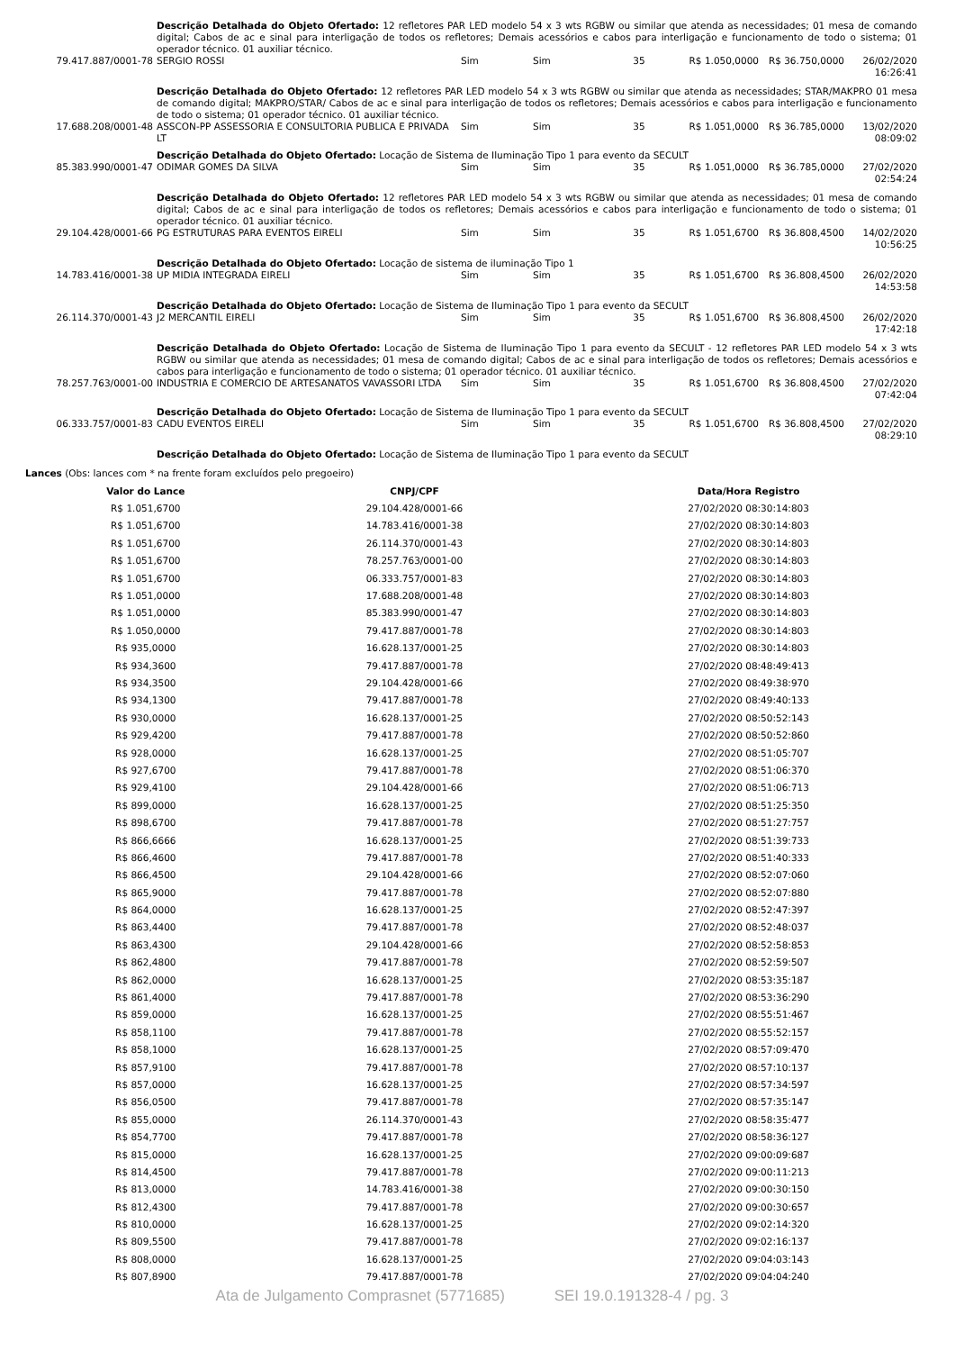| | Descrição Detalhada do Objeto Ofertado: 12 refletores PAR LED modelo 54 x 3 wts RGBW ou similar que atenda as necessidades; 01 mesa de comando digital; Cabos de ac e sinal para interligação de todos os refletores; Demais acessórios e cabos para interligação e funcionamento de todo o sistema; 01 operador técnico. 01 auxiliar técnico. | | | | | | |
| 79.417.887/0001-78 | SERGIO ROSSI | Sim | Sim | 35 | R$ 1.050,0000 | R$ 36.750,0000 | 26/02/2020 16:26:41 |
| | Descrição Detalhada do Objeto Ofertado: 12 refletores PAR LED modelo 54 x 3 wts RGBW ou similar que atenda as necessidades; STAR/MAKPRO 01 mesa de comando digital; MAKPRO/STAR/ Cabos de ac e sinal para interligação de todos os refletores; Demais acessórios e cabos para interligação e funcionamento de todo o sistema; 01 operador técnico. 01 auxiliar técnico. | | | | | | |
| 17.688.208/0001-48 | ASSCON-PP ASSESSORIA E CONSULTORIA PUBLICA E PRIVADA LT | Sim | Sim | 35 | R$ 1.051,0000 | R$ 36.785,0000 | 13/02/2020 08:09:02 |
| | Descrição Detalhada do Objeto Ofertado: Locação de Sistema de Iluminação Tipo 1 para evento da SECULT | | | | | | |
| 85.383.990/0001-47 | ODIMAR GOMES DA SILVA | Sim | Sim | 35 | R$ 1.051,0000 | R$ 36.785,0000 | 27/02/2020 02:54:24 |
| | Descrição Detalhada do Objeto Ofertado: 12 refletores PAR LED modelo 54 x 3 wts RGBW ou similar que atenda as necessidades; 01 mesa de comando digital; Cabos de ac e sinal para interligação de todos os refletores; Demais acessórios e cabos para interligação e funcionamento de todo o sistema; 01 operador técnico. 01 auxiliar técnico. | | | | | | |
| 29.104.428/0001-66 | PG ESTRUTURAS PARA EVENTOS EIRELI | Sim | Sim | 35 | R$ 1.051,6700 | R$ 36.808,4500 | 14/02/2020 10:56:25 |
| | Descrição Detalhada do Objeto Ofertado: Locação de sistema de iluminação Tipo 1 | | | | | | |
| 14.783.416/0001-38 | UP MIDIA INTEGRADA EIRELI | Sim | Sim | 35 | R$ 1.051,6700 | R$ 36.808,4500 | 26/02/2020 14:53:58 |
| | Descrição Detalhada do Objeto Ofertado: Locação de Sistema de Iluminação Tipo 1 para evento da SECULT | | | | | | |
| 26.114.370/0001-43 | J2 MERCANTIL EIRELI | Sim | Sim | 35 | R$ 1.051,6700 | R$ 36.808,4500 | 26/02/2020 17:42:18 |
| | Descrição Detalhada do Objeto Ofertado: Locação de Sistema de Iluminação Tipo 1 para evento da SECULT - 12 refletores PAR LED modelo 54 x 3 wts RGBW ou similar que atenda as necessidades; 01 mesa de comando digital; Cabos de ac e sinal para interligação de todos os refletores; Demais acessórios e cabos para interligação e funcionamento de todo o sistema; 01 operador técnico. 01 auxiliar técnico. | | | | | | |
| 78.257.763/0001-00 | INDUSTRIA E COMERCIO DE ARTESANATOS VAVASSORI LTDA | Sim | Sim | 35 | R$ 1.051,6700 | R$ 36.808,4500 | 27/02/2020 07:42:04 |
| | Descrição Detalhada do Objeto Ofertado: Locação de Sistema de Iluminação Tipo 1 para evento da SECULT | | | | | | |
| 06.333.757/0001-83 | CADU EVENTOS EIRELI | Sim | Sim | 35 | R$ 1.051,6700 | R$ 36.808,4500 | 27/02/2020 08:29:10 |
| | Descrição Detalhada do Objeto Ofertado: Locação de Sistema de Iluminação Tipo 1 para evento da SECULT | | | | | | |
Lances (Obs: lances com * na frente foram excluídos pelo pregoeiro)
| Valor do Lance | CNPJ/CPF | Data/Hora Registro |
| --- | --- | --- |
| R$ 1.051,6700 | 29.104.428/0001-66 | 27/02/2020 08:30:14:803 |
| R$ 1.051,6700 | 14.783.416/0001-38 | 27/02/2020 08:30:14:803 |
| R$ 1.051,6700 | 26.114.370/0001-43 | 27/02/2020 08:30:14:803 |
| R$ 1.051,6700 | 78.257.763/0001-00 | 27/02/2020 08:30:14:803 |
| R$ 1.051,6700 | 06.333.757/0001-83 | 27/02/2020 08:30:14:803 |
| R$ 1.051,0000 | 17.688.208/0001-48 | 27/02/2020 08:30:14:803 |
| R$ 1.051,0000 | 85.383.990/0001-47 | 27/02/2020 08:30:14:803 |
| R$ 1.050,0000 | 79.417.887/0001-78 | 27/02/2020 08:30:14:803 |
| R$ 935,0000 | 16.628.137/0001-25 | 27/02/2020 08:30:14:803 |
| R$ 934,3600 | 79.417.887/0001-78 | 27/02/2020 08:48:49:413 |
| R$ 934,3500 | 29.104.428/0001-66 | 27/02/2020 08:49:38:970 |
| R$ 934,1300 | 79.417.887/0001-78 | 27/02/2020 08:49:40:133 |
| R$ 930,0000 | 16.628.137/0001-25 | 27/02/2020 08:50:52:143 |
| R$ 929,4200 | 79.417.887/0001-78 | 27/02/2020 08:50:52:860 |
| R$ 928,0000 | 16.628.137/0001-25 | 27/02/2020 08:51:05:707 |
| R$ 927,6700 | 79.417.887/0001-78 | 27/02/2020 08:51:06:370 |
| R$ 929,4100 | 29.104.428/0001-66 | 27/02/2020 08:51:06:713 |
| R$ 899,0000 | 16.628.137/0001-25 | 27/02/2020 08:51:25:350 |
| R$ 898,6700 | 79.417.887/0001-78 | 27/02/2020 08:51:27:757 |
| R$ 866,6666 | 16.628.137/0001-25 | 27/02/2020 08:51:39:733 |
| R$ 866,4600 | 79.417.887/0001-78 | 27/02/2020 08:51:40:333 |
| R$ 866,4500 | 29.104.428/0001-66 | 27/02/2020 08:52:07:060 |
| R$ 865,9000 | 79.417.887/0001-78 | 27/02/2020 08:52:07:880 |
| R$ 864,0000 | 16.628.137/0001-25 | 27/02/2020 08:52:47:397 |
| R$ 863,4400 | 79.417.887/0001-78 | 27/02/2020 08:52:48:037 |
| R$ 863,4300 | 29.104.428/0001-66 | 27/02/2020 08:52:58:853 |
| R$ 862,4800 | 79.417.887/0001-78 | 27/02/2020 08:52:59:507 |
| R$ 862,0000 | 16.628.137/0001-25 | 27/02/2020 08:53:35:187 |
| R$ 861,4000 | 79.417.887/0001-78 | 27/02/2020 08:53:36:290 |
| R$ 859,0000 | 16.628.137/0001-25 | 27/02/2020 08:55:51:467 |
| R$ 858,1100 | 79.417.887/0001-78 | 27/02/2020 08:55:52:157 |
| R$ 858,1000 | 16.628.137/0001-25 | 27/02/2020 08:57:09:470 |
| R$ 857,9100 | 79.417.887/0001-78 | 27/02/2020 08:57:10:137 |
| R$ 857,0000 | 16.628.137/0001-25 | 27/02/2020 08:57:34:597 |
| R$ 856,0500 | 79.417.887/0001-78 | 27/02/2020 08:57:35:147 |
| R$ 855,0000 | 26.114.370/0001-43 | 27/02/2020 08:58:35:477 |
| R$ 854,7700 | 79.417.887/0001-78 | 27/02/2020 08:58:36:127 |
| R$ 815,0000 | 16.628.137/0001-25 | 27/02/2020 09:00:09:687 |
| R$ 814,4500 | 79.417.887/0001-78 | 27/02/2020 09:00:11:213 |
| R$ 813,0000 | 14.783.416/0001-38 | 27/02/2020 09:00:30:150 |
| R$ 812,4300 | 79.417.887/0001-78 | 27/02/2020 09:00:30:657 |
| R$ 810,0000 | 16.628.137/0001-25 | 27/02/2020 09:02:14:320 |
| R$ 809,5500 | 79.417.887/0001-78 | 27/02/2020 09:02:16:137 |
| R$ 808,0000 | 16.628.137/0001-25 | 27/02/2020 09:04:03:143 |
| R$ 807,8900 | 79.417.887/0001-78 | 27/02/2020 09:04:04:240 |
Ata de Julgamento Comprasnet (5771685) SEI 19.0.191328-4 / pg. 3